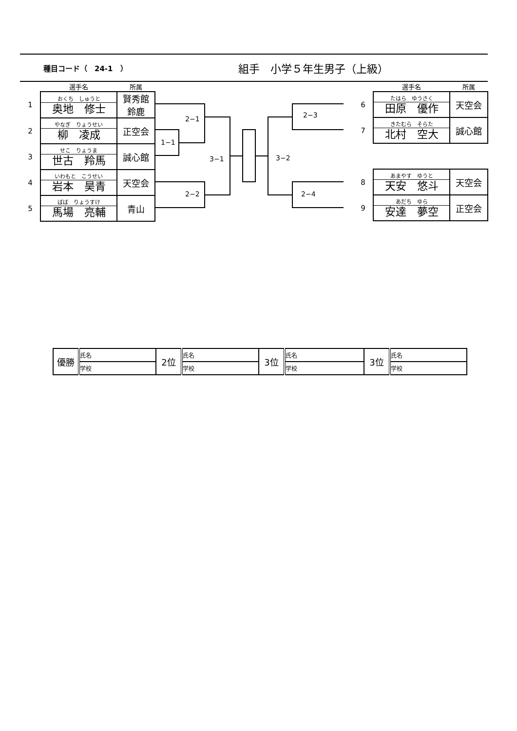種目コード（　24-1　）
組手　小学５年生男子（上級）
| | 選手名 | 所属 |
| 1 | おくち しゅうと 奥地 修士 | 賢秀館 鈴鹿 |
| 2 | やなぎ りょうせい 柳 凌成 | 正空会 |
| 3 | せこ りょうま 世古 羚馬 | 誠心館 |
| 4 | いわもと こうせい 岩本 昊青 | 天空会 |
| 5 | ばば りょうすけ 馬場 亮輔 | 青山 |
| | 選手名 | 所属 |
| 6 | たはら ゆうさく 田原 優作 | 天空会 |
| 7 | きたむら そらた 北村 空大 | 誠心館 |
| 8 | あまやす ゆうと 天安 悠斗 | 天空会 |
| 9 | あだち ゆら 安達 夢空 | 正空会 |
2−1
1−1
2−2
3−1 3−2
2−3
2−4
| 優勝 | 氏名 | 2位 | 氏名 | 3位 | 氏名 | 3位 | 氏名 |
| | 学校 | | 学校 | | 学校 | | 学校 |